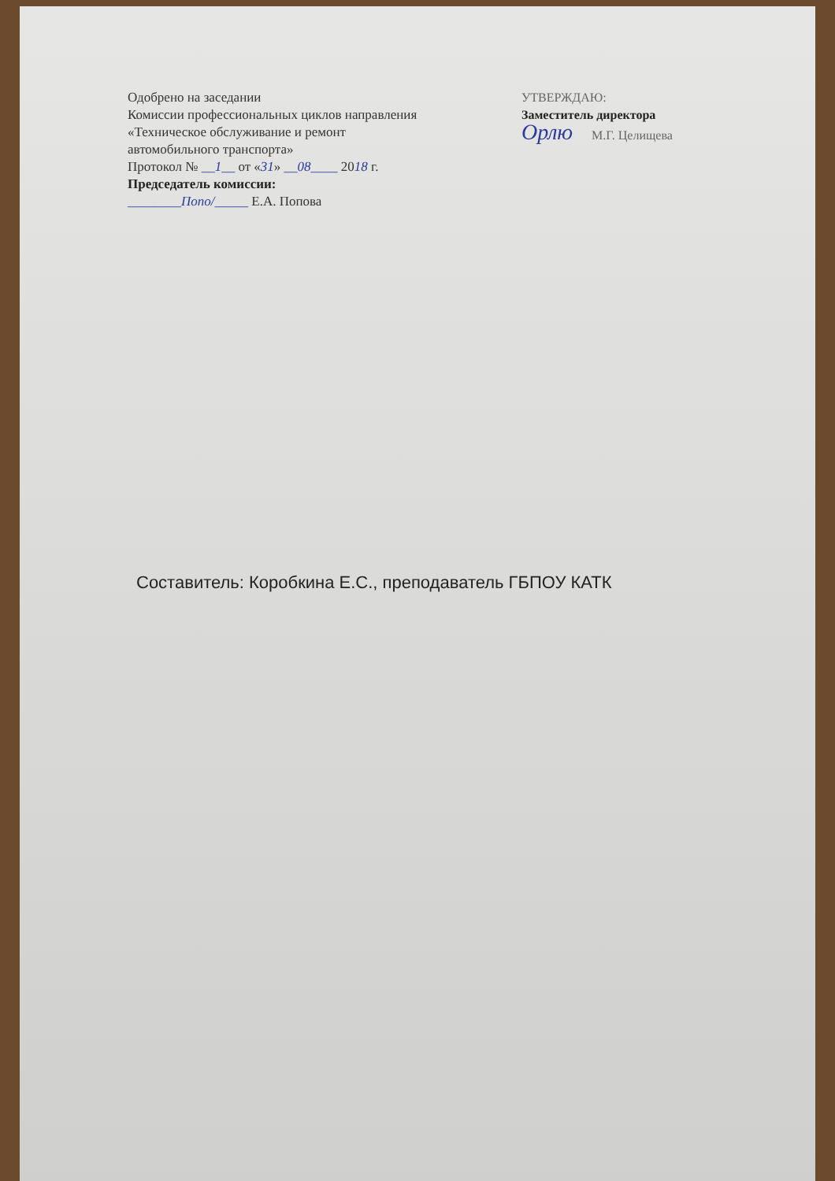Одобрено на заседании
Комиссии профессиональных циклов направления
«Техническое обслуживание и ремонт
автомобильного транспорта»
Протокол № __1__ от «31» __08____ 2018 г.
Председатель комиссии:
________Попо/_____ Е.А. Попова
УТВЕРЖДАЮ:
Заместитель директора
Орлю М.Г. Целищева
Составитель: Коробкина Е.С., преподаватель ГБПОУ КАТК